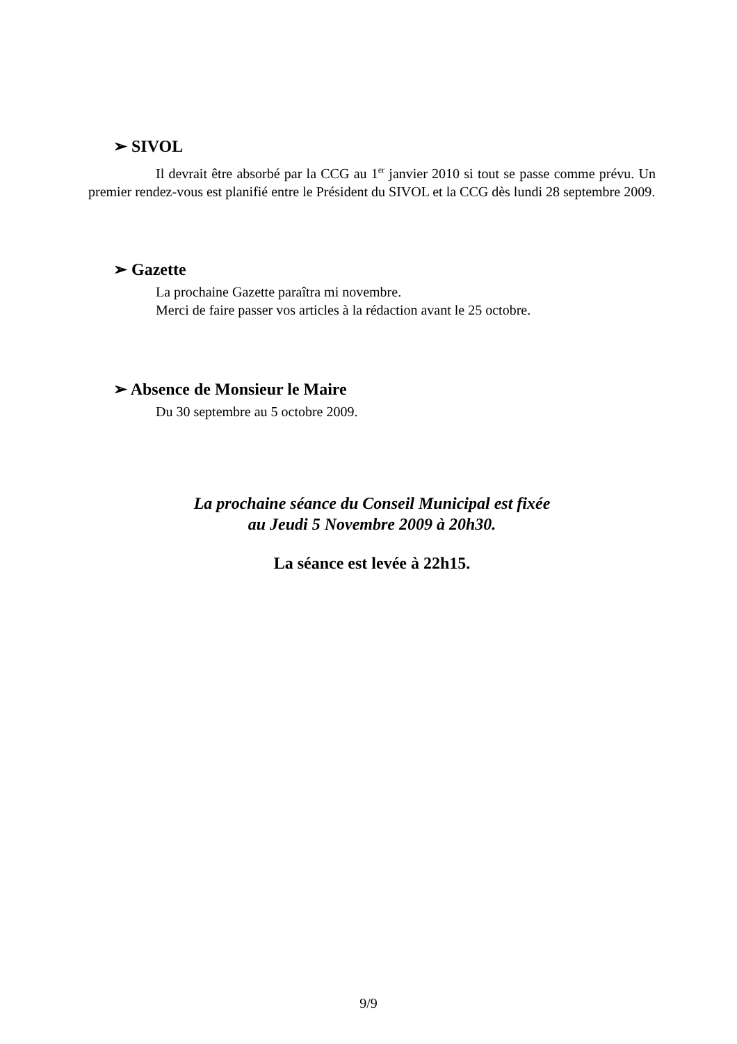➢ SIVOL
Il devrait être absorbé par la CCG au 1<sup>er</sup> janvier 2010 si tout se passe comme prévu. Un premier rendez-vous est planifié entre le Président du SIVOL et la CCG dès lundi 28 septembre 2009.
➢ Gazette
La prochaine Gazette paraîtra mi novembre.
Merci de faire passer vos articles à la rédaction avant le 25 octobre.
➢ Absence de Monsieur le Maire
Du 30 septembre au 5 octobre 2009.
La prochaine séance du Conseil Municipal est fixée
au Jeudi 5 Novembre 2009 à 20h30.
La séance est levée à 22h15.
9/9